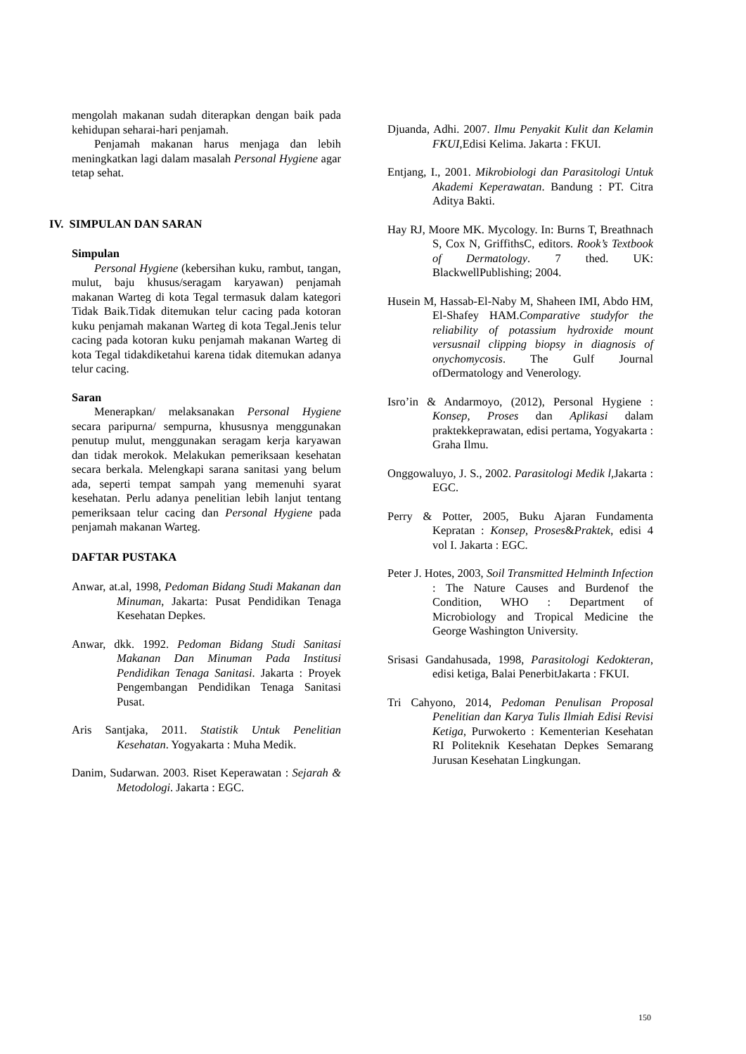mengolah makanan sudah diterapkan dengan baik pada kehidupan seharai-hari penjamah.
Penjamah makanan harus menjaga dan lebih meningkatkan lagi dalam masalah Personal Hygiene agar tetap sehat.
IV. SIMPULAN DAN SARAN
Simpulan
Personal Hygiene (kebersihan kuku, rambut, tangan, mulut, baju khusus/seragam karyawan) penjamah makanan Warteg di kota Tegal termasuk dalam kategori Tidak Baik.Tidak ditemukan telur cacing pada kotoran kuku penjamah makanan Warteg di kota Tegal.Jenis telur cacing pada kotoran kuku penjamah makanan Warteg di kota Tegal tidakdiketahui karena tidak ditemukan adanya telur cacing.
Saran
Menerapkan/ melaksanakan Personal Hygiene secara paripurna/ sempurna, khususnya menggunakan penutup mulut, menggunakan seragam kerja karyawan dan tidak merokok. Melakukan pemeriksaan kesehatan secara berkala. Melengkapi sarana sanitasi yang belum ada, seperti tempat sampah yang memenuhi syarat kesehatan. Perlu adanya penelitian lebih lanjut tentang pemeriksaan telur cacing dan Personal Hygiene pada penjamah makanan Warteg.
DAFTAR PUSTAKA
Anwar, at.al, 1998, Pedoman Bidang Studi Makanan dan Minuman, Jakarta: Pusat Pendidikan Tenaga Kesehatan Depkes.
Anwar, dkk. 1992. Pedoman Bidang Studi Sanitasi Makanan Dan Minuman Pada Institusi Pendidikan Tenaga Sanitasi. Jakarta : Proyek Pengembangan Pendidikan Tenaga Sanitasi Pusat.
Aris Santjaka, 2011. Statistik Untuk Penelitian Kesehatan. Yogyakarta : Muha Medik.
Danim, Sudarwan. 2003. Riset Keperawatan : Sejarah & Metodologi. Jakarta : EGC.
Djuanda, Adhi. 2007. Ilmu Penyakit Kulit dan Kelamin FKUI,Edisi Kelima. Jakarta : FKUI.
Entjang, I., 2001. Mikrobiologi dan Parasitologi Untuk Akademi Keperawatan. Bandung : PT. Citra Aditya Bakti.
Hay RJ, Moore MK. Mycology. In: Burns T, Breathnach S, Cox N, GriffithsC, editors. Rook’s Textbook of Dermatology. 7 thed. UK: BlackwellPublishing; 2004.
Husein M, Hassab-El-Naby M, Shaheen IMI, Abdo HM, El-Shafey HAM.Comparative studyfor the reliability of potassium hydroxide mount versusnail clipping biopsy in diagnosis of onychomycosis. The Gulf Journal ofDermatology and Venerology.
Isro’in & Andarmoyo, (2012), Personal Hygiene : Konsep, Proses dan Aplikasi dalam praktekkeprawatan, edisi pertama, Yogyakarta : Graha Ilmu.
Onggowaluyo, J. S., 2002. Parasitologi Medik l, Jakarta : EGC.
Perry & Potter, 2005, Buku Ajaran Fundamenta Kepratan : Konsep, Proses&Praktek, edisi 4 vol I. Jakarta : EGC.
Peter J. Hotes, 2003, Soil Transmitted Helminth Infection : The Nature Causes and Burdenof the Condition, WHO : Department of Microbiology and Tropical Medicine the George Washington University.
Srisasi Gandahusada, 1998, Parasitologi Kedokteran, edisi ketiga, Balai PenerbitJakarta : FKUI.
Tri Cahyono, 2014, Pedoman Penulisan Proposal Penelitian dan Karya Tulis Ilmiah Edisi Revisi Ketiga, Purwokerto : Kementerian Kesehatan RI Politeknik Kesehatan Depkes Semarang Jurusan Kesehatan Lingkungan.
150